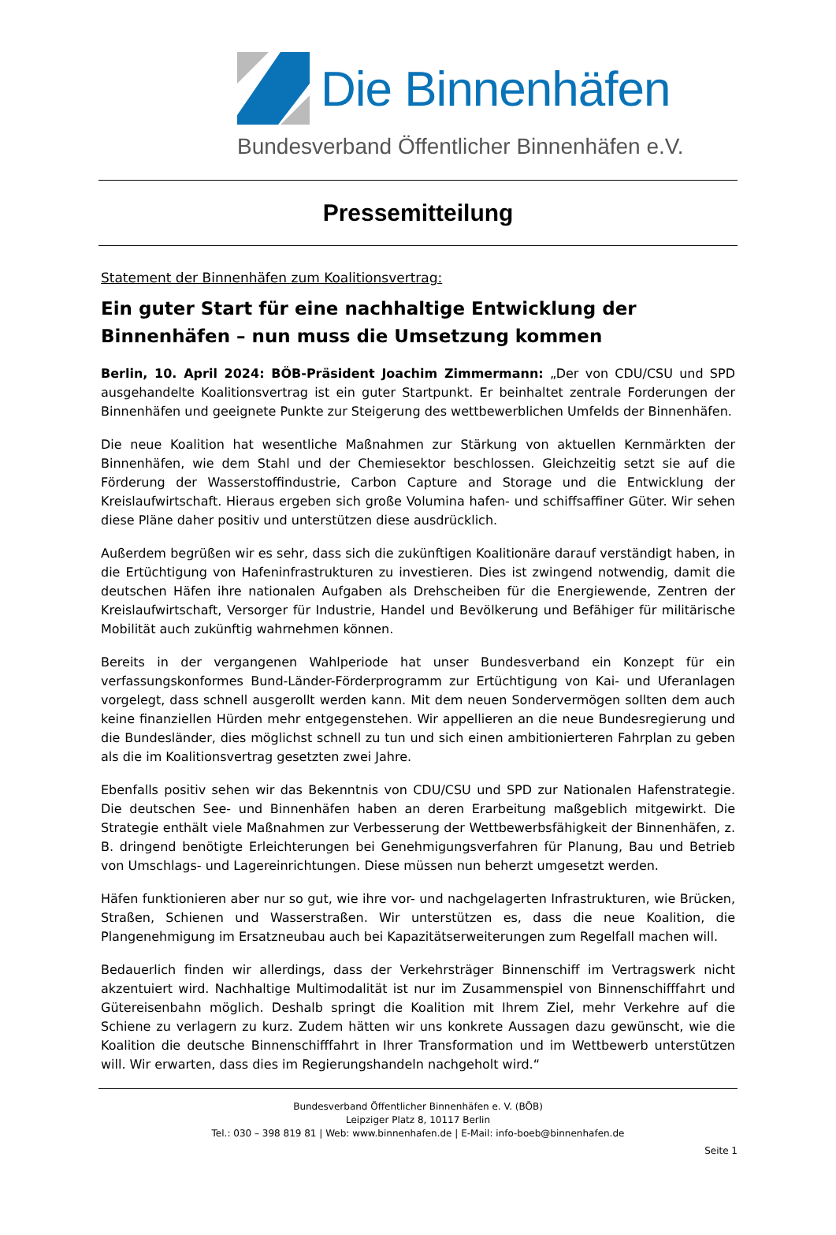Die Binnenhäfen
Bundesverband Öffentlicher Binnenhäfen e.V.
Pressemitteilung
Statement der Binnenhäfen zum Koalitionsvertrag:
Ein guter Start für eine nachhaltige Entwicklung der Binnenhäfen – nun muss die Umsetzung kommen
Berlin, 10. April 2024: BÖB-Präsident Joachim Zimmermann: „Der von CDU/CSU und SPD ausgehandelte Koalitionsvertrag ist ein guter Startpunkt. Er beinhaltet zentrale Forderungen der Binnenhäfen und geeignete Punkte zur Steigerung des wettbewerblichen Umfelds der Binnenhäfen.
Die neue Koalition hat wesentliche Maßnahmen zur Stärkung von aktuellen Kernmärkten der Binnenhäfen, wie dem Stahl und der Chemiesektor beschlossen. Gleichzeitig setzt sie auf die Förderung der Wasserstoffindustrie, Carbon Capture and Storage und die Entwicklung der Kreislaufwirtschaft. Hieraus ergeben sich große Volumina hafen- und schiffsaffiner Güter. Wir sehen diese Pläne daher positiv und unterstützen diese ausdrücklich.
Außerdem begrüßen wir es sehr, dass sich die zukünftigen Koalitionäre darauf verständigt haben, in die Ertüchtigung von Hafeninfrastrukturen zu investieren. Dies ist zwingend notwendig, damit die deutschen Häfen ihre nationalen Aufgaben als Drehscheiben für die Energiewende, Zentren der Kreislaufwirtschaft, Versorger für Industrie, Handel und Bevölkerung und Befähiger für militärische Mobilität auch zukünftig wahrnehmen können.
Bereits in der vergangenen Wahlperiode hat unser Bundesverband ein Konzept für ein verfassungskonformes Bund-Länder-Förderprogramm zur Ertüchtigung von Kai- und Uferanlagen vorgelegt, dass schnell ausgerollt werden kann. Mit dem neuen Sondervermögen sollten dem auch keine finanziellen Hürden mehr entgegenstehen. Wir appellieren an die neue Bundesregierung und die Bundesländer, dies möglichst schnell zu tun und sich einen ambitionierteren Fahrplan zu geben als die im Koalitionsvertrag gesetzten zwei Jahre.
Ebenfalls positiv sehen wir das Bekenntnis von CDU/CSU und SPD zur Nationalen Hafenstrategie. Die deutschen See- und Binnenhäfen haben an deren Erarbeitung maßgeblich mitgewirkt. Die Strategie enthält viele Maßnahmen zur Verbesserung der Wettbewerbsfähigkeit der Binnenhäfen, z. B. dringend benötigte Erleichterungen bei Genehmigungsverfahren für Planung, Bau und Betrieb von Umschlags- und Lagereinrichtungen. Diese müssen nun beherzt umgesetzt werden.
Häfen funktionieren aber nur so gut, wie ihre vor- und nachgelagerten Infrastrukturen, wie Brücken, Straßen, Schienen und Wasserstraßen. Wir unterstützen es, dass die neue Koalition, die Plangenehmigung im Ersatzneubau auch bei Kapazitätserweiterungen zum Regelfall machen will.
Bedauerlich finden wir allerdings, dass der Verkehrsträger Binnenschiff im Vertragswerk nicht akzentuiert wird. Nachhaltige Multimodalität ist nur im Zusammenspiel von Binnenschifffahrt und Gütereisenbahn möglich. Deshalb springt die Koalition mit Ihrem Ziel, mehr Verkehre auf die Schiene zu verlagern zu kurz. Zudem hätten wir uns konkrete Aussagen dazu gewünscht, wie die Koalition die deutsche Binnenschifffahrt in Ihrer Transformation und im Wettbewerb unterstützen will. Wir erwarten, dass dies im Regierungshandeln nachgeholt wird.“
Bundesverband Öffentlicher Binnenhäfen e. V. (BÖB)
Leipziger Platz 8, 10117 Berlin
Tel.: 030 – 398 819 81 | Web: www.binnenhafen.de | E-Mail: info-boeb@binnenhafen.de
Seite 1